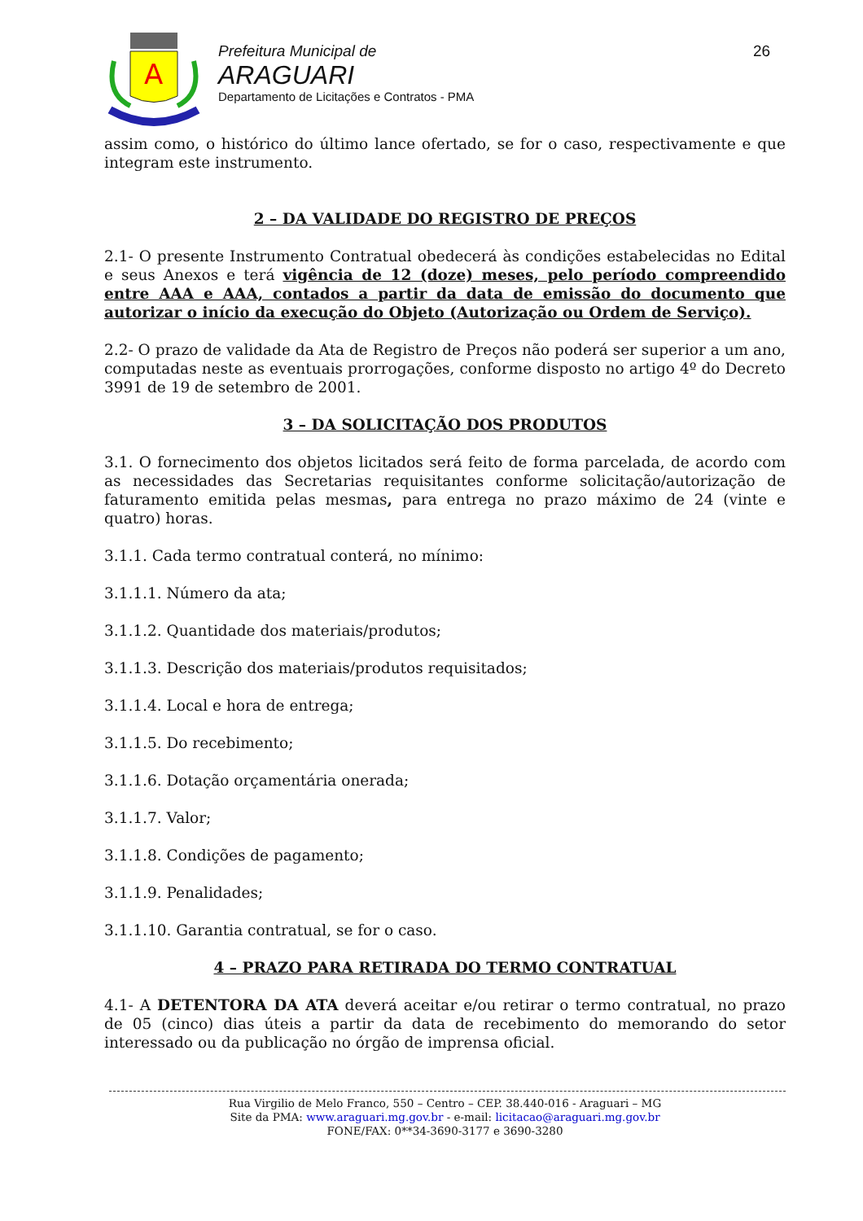A
Prefeitura Municipal de
ARAGUARI
Departamento de Licitações e Contratos - PMA
26
assim como, o histórico do último lance ofertado, se for o caso, respectivamente e que integram este instrumento.
2 – DA VALIDADE DO REGISTRO DE PREÇOS
2.1- O presente Instrumento Contratual obedecerá às condições estabelecidas no Edital e seus Anexos e terá vigência de 12 (doze) meses, pelo período compreendido entre AAA e AAA, contados a partir da data de emissão do documento que autorizar o início da execução do Objeto (Autorização ou Ordem de Serviço).
2.2- O prazo de validade da Ata de Registro de Preços não poderá ser superior a um ano, computadas neste as eventuais prorrogações, conforme disposto no artigo 4º do Decreto 3991 de 19 de setembro de 2001.
3 – DA SOLICITAÇÃO DOS PRODUTOS
3.1. O fornecimento dos objetos licitados será feito de forma parcelada, de acordo com as necessidades das Secretarias requisitantes conforme solicitação/autorização de faturamento emitida pelas mesmas, para entrega no prazo máximo de 24 (vinte e quatro) horas.
3.1.1. Cada termo contratual conterá, no mínimo:
3.1.1.1. Número da ata;
3.1.1.2. Quantidade dos materiais/produtos;
3.1.1.3. Descrição dos materiais/produtos requisitados;
3.1.1.4. Local e hora de entrega;
3.1.1.5. Do recebimento;
3.1.1.6. Dotação orçamentária onerada;
3.1.1.7. Valor;
3.1.1.8. Condições de pagamento;
3.1.1.9. Penalidades;
3.1.1.10. Garantia contratual, se for o caso.
4 – PRAZO PARA RETIRADA DO TERMO CONTRATUAL
4.1- A DETENTORA DA ATA deverá aceitar e/ou retirar o termo contratual, no prazo de 05 (cinco) dias úteis a partir da data de recebimento do memorando do setor interessado ou da publicação no órgão de imprensa oficial.
Rua Virgilio de Melo Franco, 550 – Centro – CEP. 38.440-016 - Araguari – MG
Site da PMA: www.araguari.mg.gov.br - e-mail: licitacao@araguari.mg.gov.br
FONE/FAX: 0**34-3690-3177 e 3690-3280